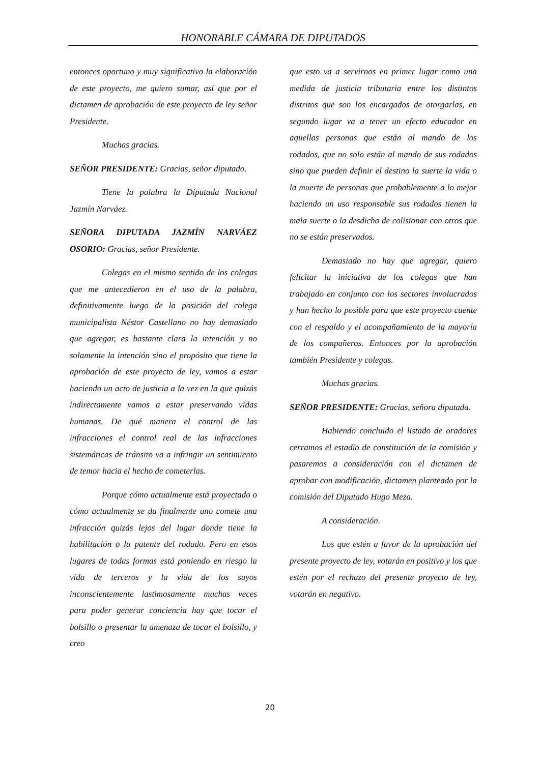HONORABLE CÁMARA DE DIPUTADOS
entonces oportuno y muy significativo la elaboración de este proyecto, me quiero sumar, así que por el dictamen de aprobación de este proyecto de ley señor Presidente.
Muchas gracias.
SEÑOR PRESIDENTE: Gracias, señor diputado.
Tiene la palabra la Diputada Nacional Jazmín Narváez.
SEÑORA DIPUTADA JAZMÍN NARVÁEZ OSORIO: Gracias, señor Presidente.
Colegas en el mismo sentido de los colegas que me antecedieron en el uso de la palabra, definitivamente luego de la posición del colega municipalista Néstor Castellano no hay demasiado que agregar, es bastante clara la intención y no solamente la intención sino el propósito que tiene la aprobación de este proyecto de ley, vamos a estar haciendo un acto de justicia a la vez en la que quizás indirectamente vamos a estar preservando vidas humanas. De qué manera el control de las infracciones el control real de las infracciones sistemáticas de tránsito va a infringir un sentimiento de temor hacia el hecho de cometerlas.
Porque cómo actualmente está proyectado o cómo actualmente se da finalmente uno comete una infracción quizás lejos del lugar donde tiene la habilitación o la patente del rodado. Pero en esos lugares de todas formas está poniendo en riesgo la vida de terceros y la vida de los suyos inconscientemente lastimosamente muchas veces para poder generar conciencia hay que tocar el bolsillo o presentar la amenaza de tocar el bolsillo, y creo
que esto va a servirnos en primer lugar como una medida de justicia tributaria entre los distintos distritos que son los encargados de otorgarlas, en segundo lugar va a tener un efecto educador en aquellas personas que están al mando de los rodados, que no solo están al mando de sus rodados sino que pueden definir el destino la suerte la vida o la muerte de personas que probablemente a lo mejor haciendo un uso responsable sus rodados tienen la mala suerte o la desdicha de colisionar con otros que no se están preservados.
Demasiado no hay que agregar, quiero felicitar la iniciativa de los colegas que han trabajado en conjunto con los sectores involucrados y han hecho lo posible para que este proyecto cuente con el respaldo y el acompañamiento de la mayoría de los compañeros. Entonces por la aprobación también Presidente y colegas.
Muchas gracias.
SEÑOR PRESIDENTE: Gracias, señora diputada.
Habiendo concluido el listado de oradores cerramos el estadio de constitución de la comisión y pasaremos a consideración con el dictamen de aprobar con modificación, dictamen planteado por la comisión del Diputado Hugo Meza.
A consideración.
Los que estén a favor de la aprobación del presente proyecto de ley, votarán en positivo y los que estén por el rechazo del presente proyecto de ley, votarán en negativo.
20